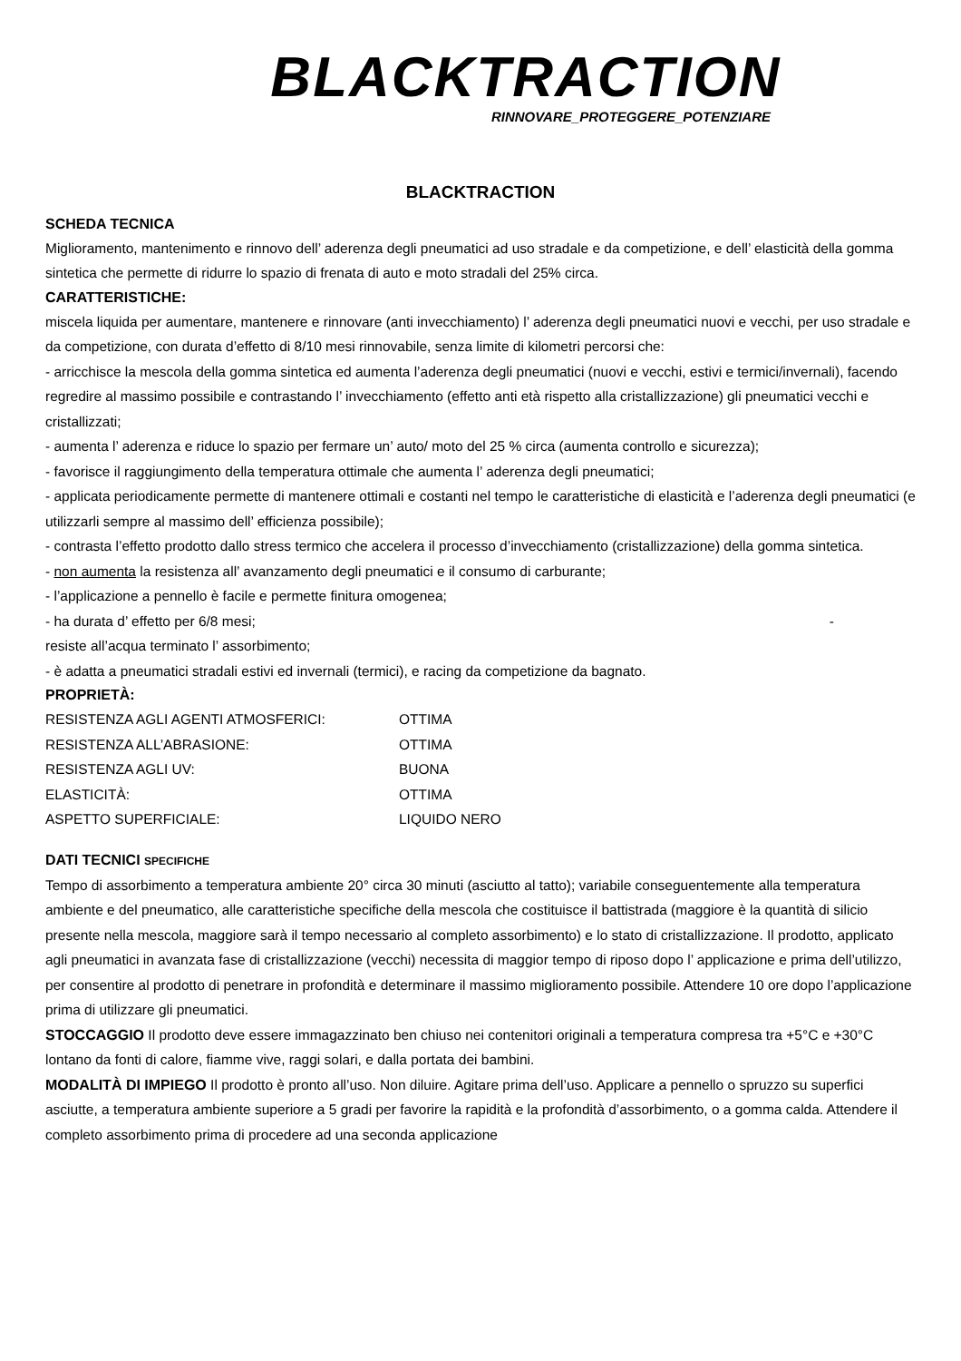BLACKTRACTION
RINNOVARE_PROTEGGERE_POTENZIARE
BLACKTRACTION
SCHEDA TECNICA
Miglioramento, mantenimento e rinnovo dell’ aderenza degli pneumatici ad uso stradale e da competizione, e dell’ elasticità della gomma sintetica che permette di ridurre lo spazio di frenata di auto e moto stradali del 25% circa.
CARATTERISTICHE:
miscela liquida per aumentare, mantenere e rinnovare (anti invecchiamento) l’ aderenza degli pneumatici nuovi e vecchi, per uso stradale e da competizione, con durata d’effetto di 8/10 mesi rinnovabile, senza limite di kilometri percorsi che:
- arricchisce la mescola della gomma sintetica ed aumenta l’aderenza degli pneumatici (nuovi e vecchi, estivi e termici/invernali), facendo regredire al massimo possibile e contrastando l’ invecchiamento (effetto anti età rispetto alla cristallizzazione) gli pneumatici vecchi e cristallizzati;
- aumenta l’ aderenza e riduce lo spazio per fermare un’ auto/ moto del 25 % circa (aumenta controllo e sicurezza);
- favorisce il raggiungimento della temperatura ottimale che aumenta l’ aderenza degli pneumatici;
- applicata periodicamente permette di mantenere ottimali e costanti nel tempo le caratteristiche di elasticità e l’aderenza degli pneumatici (e utilizzarli sempre al massimo dell’ efficienza possibile);
- contrasta l’effetto prodotto dallo stress termico che accelera il processo d’invecchiamento (cristallizzazione) della gomma sintetica.
- non aumenta la resistenza all’ avanzamento degli pneumatici e il consumo di carburante;
- l’applicazione a pennello è facile e permette finitura omogenea;
- ha durata d’ effetto per 6/8 mesi; -
resiste all’acqua terminato l’ assorbimento;
- è adatta a pneumatici stradali estivi ed invernali (termici), e racing da competizione da bagnato.
PROPRIETÀ:
| RESISTENZA AGLI AGENTI ATMOSFERICI: | OTTIMA |
| RESISTENZA ALL’ABRASIONE: | OTTIMA |
| RESISTENZA AGLI UV: | BUONA |
| ELASTICITÀ: | OTTIMA |
| ASPETTO SUPERFICIALE: | LIQUIDO NERO |
DATI TECNICI SPECIFICHE
Tempo di assorbimento a temperatura ambiente 20° circa 30 minuti (asciutto al tatto); variabile conseguentemente alla temperatura ambiente e del pneumatico, alle caratteristiche specifiche della mescola che costituisce il battistrada (maggiore è la quantità di silicio presente nella mescola, maggiore sarà il tempo necessario al completo assorbimento) e lo stato di cristallizzazione. Il prodotto, applicato agli pneumatici in avanzata fase di cristallizzazione (vecchi) necessita di maggior tempo di riposo dopo l’ applicazione e prima dell’utilizzo, per consentire al prodotto di penetrare in profondità e determinare il massimo miglioramento possibile. Attendere 10 ore dopo l’applicazione prima di utilizzare gli pneumatici.
STOCCAGGIO Il prodotto deve essere immagazzinato ben chiuso nei contenitori originali a temperatura compresa tra +5°C e +30°C lontano da fonti di calore, fiamme vive, raggi solari, e dalla portata dei bambini.
MODALITÀ DI IMPIEGO Il prodotto è pronto all’uso. Non diluire. Agitare prima dell’uso. Applicare a pennello o spruzzo su superfici asciutte, a temperatura ambiente superiore a 5 gradi per favorire la rapidità e la profondità d’assorbimento, o a gomma calda. Attendere il completo assorbimento prima di procedere ad una seconda applicazione